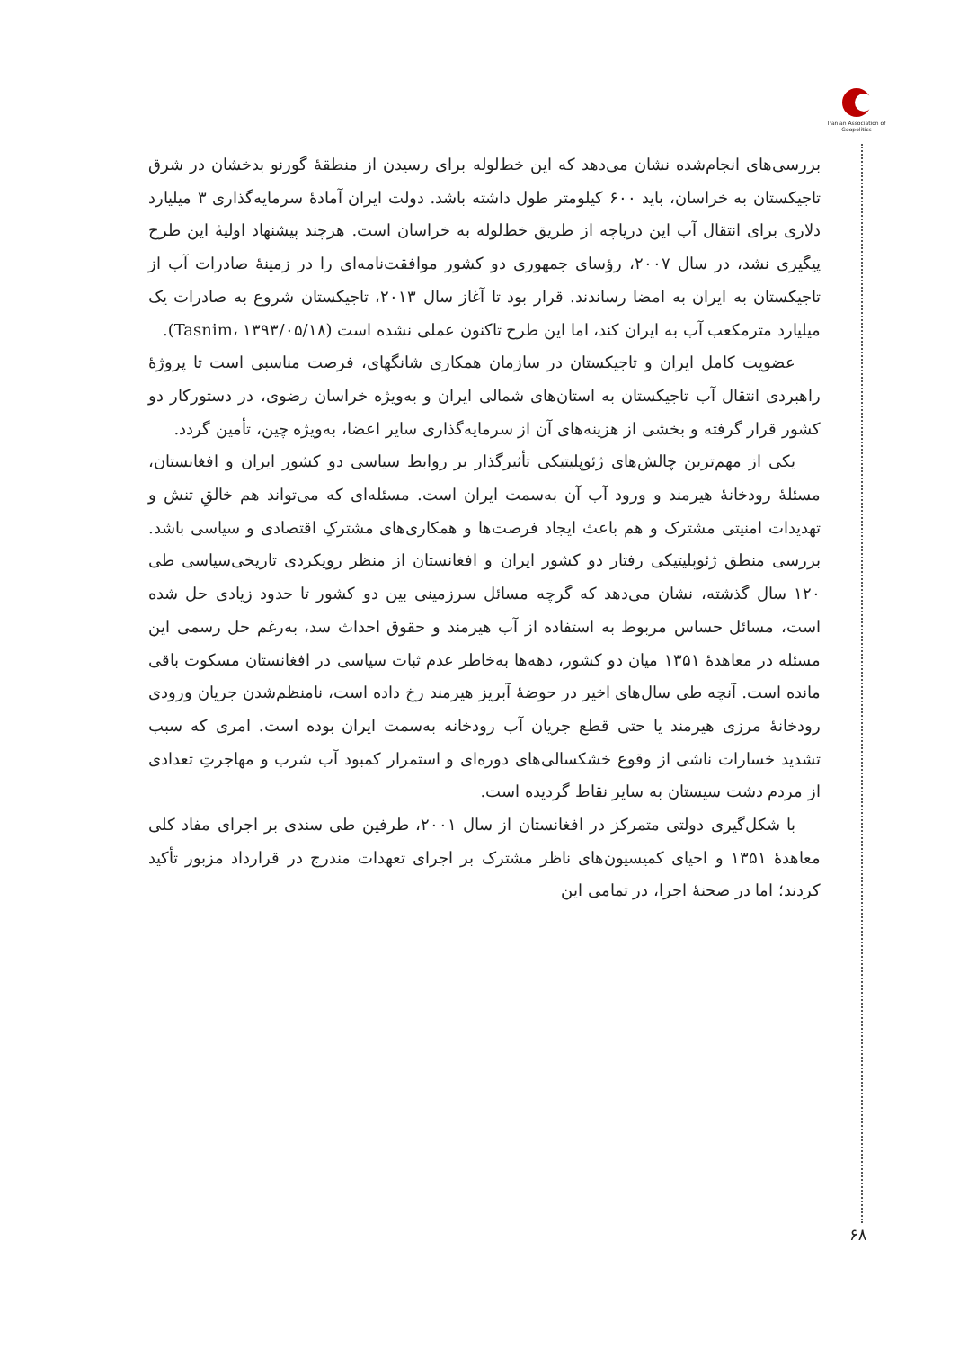Iranian Association of Geopolitics
بررسی‌های انجام‌شده نشان می‌دهد که این خط‌لوله برای رسیدن از منطقهٔ گورنو بدخشان در شرق تاجیکستان به خراسان، باید ۶۰۰ کیلومتر طول داشته باشد. دولت ایران آمادهٔ سرمایه‌گذاری ۳ میلیارد دلاری برای انتقال آب این دریاچه از طریق خط‌لوله به خراسان است. هرچند پیشنهاد اولیهٔ این طرح پیگیری نشد، در سال ۲۰۰۷، رؤسای جمهوری دو کشور موافقت‌نامه‌ای را در زمینهٔ صادرات آب از تاجیکستان به ایران به امضا رساندند. قرار بود تا آغاز سال ۲۰۱۳، تاجیکستان شروع به صادرات یک میلیارد مترمکعب آب به ایران کند، اما این طرح تاکنون عملی نشده است (Tasnim، ۱۳۹۳/۰۵/۱۸).
عضویت کامل ایران و تاجیکستان در سازمان همکاری شانگهای، فرصت مناسبی است تا پروژهٔ راهبردی انتقال آب تاجیکستان به استان‌های شمالی ایران و به‌ویژه خراسان رضوی، در دستورکار دو کشور قرار گرفته و بخشی از هزینه‌های آن از سرمایه‌گذاری سایر اعضا، به‌ویژه چین، تأمین گردد.
یکی از مهم‌ترین چالش‌های ژئوپلیتیکی تأثیرگذار بر روابط سیاسی دو کشور ایران و افغانستان، مسئلهٔ رودخانهٔ هیرمند و ورود آب آن به‌سمت ایران است. مسئله‌ای که می‌تواند هم خالقِ تنش و تهدیدات امنیتی مشترک و هم باعث ایجاد فرصت‌ها و همکاری‌های مشترکِ اقتصادی و سیاسی باشد. بررسی منطق ژئوپلیتیکی رفتار دو کشور ایران و افغانستان از منظر رویکردی تاریخی‌سیاسی طی ۱۲۰ سال گذشته، نشان می‌دهد که گرچه مسائل سرزمینی بین دو کشور تا حدود زیادی حل شده است، مسائل حساس مربوط به استفاده از آب هیرمند و حقوق احداث سد، به‌رغم حل رسمی این مسئله در معاهدهٔ ۱۳۵۱ میان دو کشور، دهه‌ها به‌خاطر عدم ثبات سیاسی در افغانستان مسکوت باقی مانده است. آنچه طی سال‌های اخیر در حوضهٔ آبریز هیرمند رخ داده است، نامنظم‌شدن جریان ورودی رودخانهٔ مرزی هیرمند یا حتی قطع جریان آب رودخانه به‌سمت ایران بوده است. امری که سبب تشدید خسارات ناشی از وقوع خشکسالی‌های دوره‌ای و استمرار کمبود آب شرب و مهاجرتِ تعدادی از مردم دشت سیستان به سایر نقاط گردیده است.
با شکل‌گیری دولتی متمرکز در افغانستان از سال ۲۰۰۱، طرفین طی سندی بر اجرای مفاد کلی معاهدهٔ ۱۳۵۱ و احیای کمیسیون‌های ناظر مشترک بر اجرای تعهدات مندرج در قرارداد مزبور تأکید کردند؛ اما در صحنهٔ اجرا، در تمامی این
۶۸